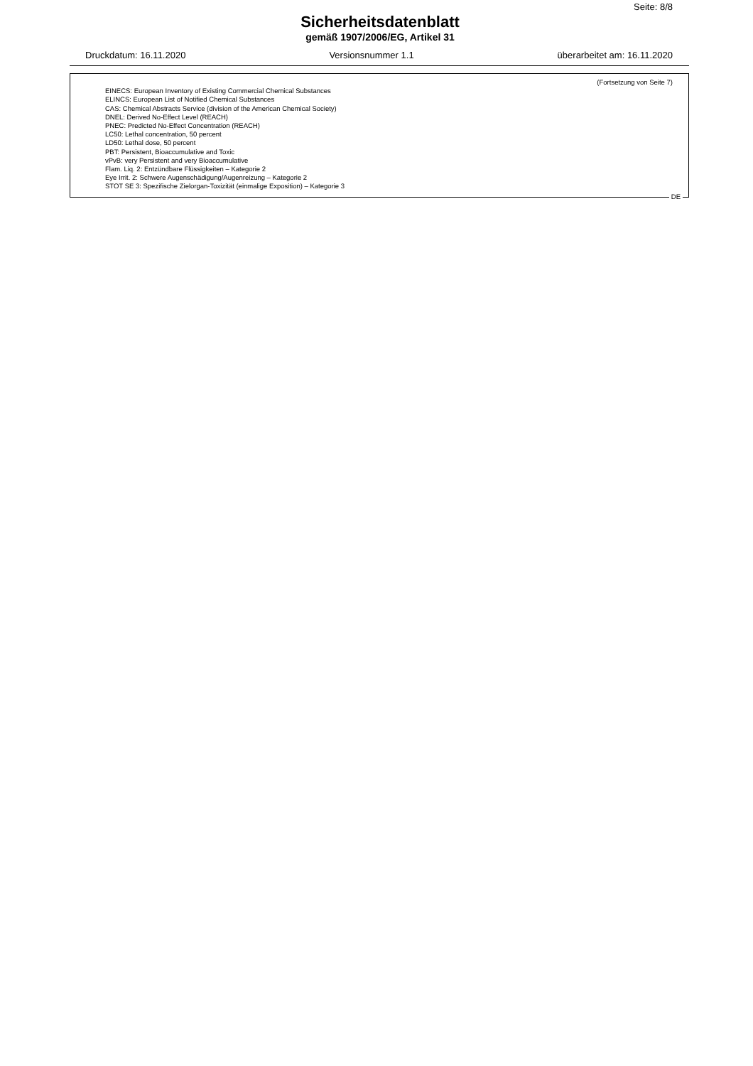Seite: 8/8
Sicherheitsdatenblatt
gemäß 1907/2006/EG, Artikel 31
Druckdatum: 16.11.2020 Versionsnummer 1.1 überarbeitet am: 16.11.2020
(Fortsetzung von Seite 7)
EINECS: European Inventory of Existing Commercial Chemical Substances
ELINCS: European List of Notified Chemical Substances
CAS: Chemical Abstracts Service (division of the American Chemical Society)
DNEL: Derived No-Effect Level (REACH)
PNEC: Predicted No-Effect Concentration (REACH)
LC50: Lethal concentration, 50 percent
LD50: Lethal dose, 50 percent
PBT: Persistent, Bioaccumulative and Toxic
vPvB: very Persistent and very Bioaccumulative
Flam. Liq. 2: Entzündbare Flüssigkeiten – Kategorie 2
Eye Irrit. 2: Schwere Augenschädigung/Augenreizung – Kategorie 2
STOT SE 3: Spezifische Zielorgan-Toxizität (einmalige Exposition) – Kategorie 3
DE